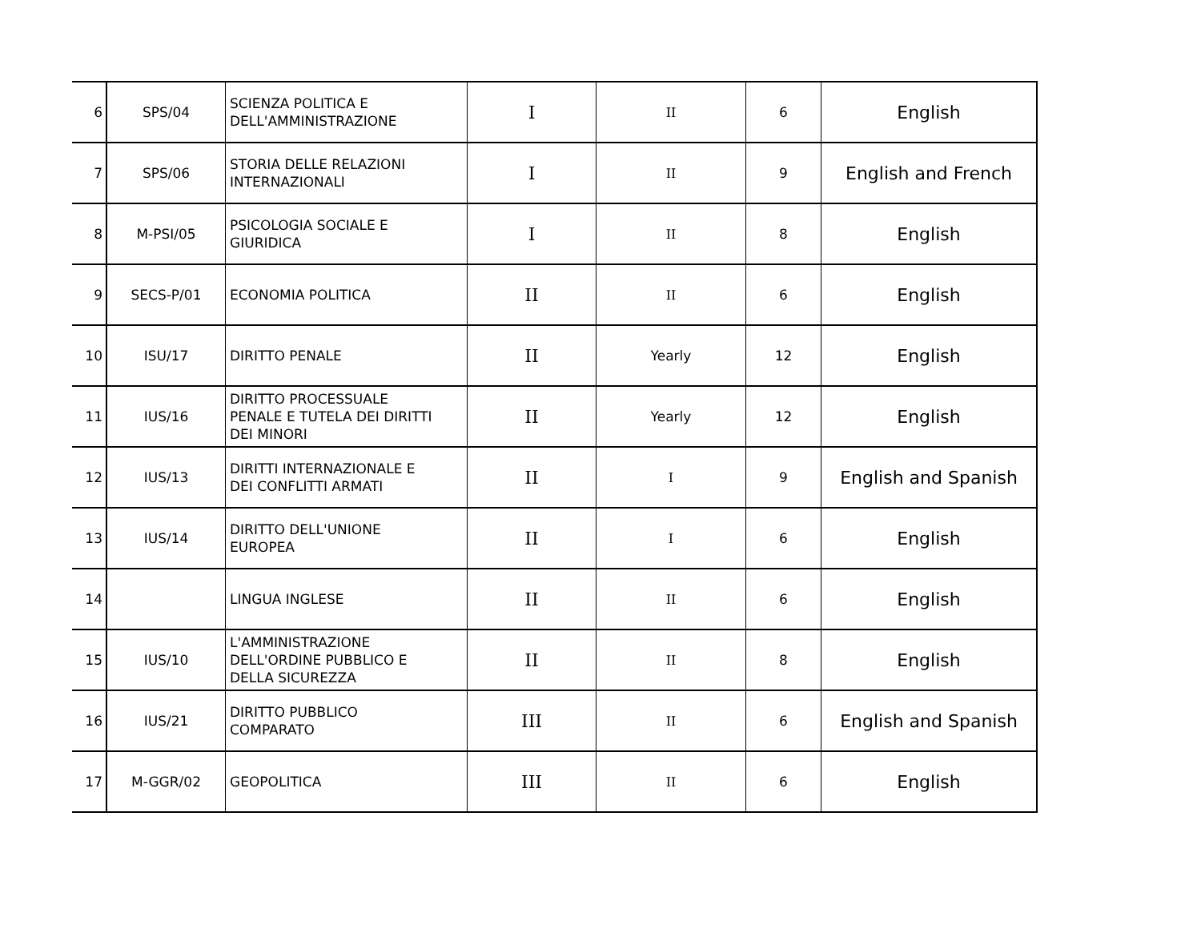| 6 | SPS/04 | SCIENZA POLITICA E DELL'AMMINISTRAZIONE | I | II | 6 | English |
| 7 | SPS/06 | STORIA DELLE RELAZIONI INTERNAZIONALI | I | II | 9 | English and French |
| 8 | M-PSI/05 | PSICOLOGIA SOCIALE E GIURIDICA | I | II | 8 | English |
| 9 | SECS-P/01 | ECONOMIA POLITICA | II | II | 6 | English |
| 10 | ISU/17 | DIRITTO PENALE | II | Yearly | 12 | English |
| 11 | IUS/16 | DIRITTO PROCESSUALE PENALE E TUTELA DEI DIRITTI DEI MINORI | II | Yearly | 12 | English |
| 12 | IUS/13 | DIRITTI INTERNAZIONALE E DEI CONFLITTI ARMATI | II | I | 9 | English and Spanish |
| 13 | IUS/14 | DIRITTO DELL'UNIONE EUROPEA | II | I | 6 | English |
| 14 | | LINGUA INGLESE | II | II | 6 | English |
| 15 | IUS/10 | L'AMMINISTRAZIONE DELL'ORDINE PUBBLICO E DELLA SICUREZZA | II | II | 8 | English |
| 16 | IUS/21 | DIRITTO PUBBLICO COMPARATO | III | II | 6 | English and Spanish |
| 17 | M-GGR/02 | GEOPOLITICA | III | II | 6 | English |